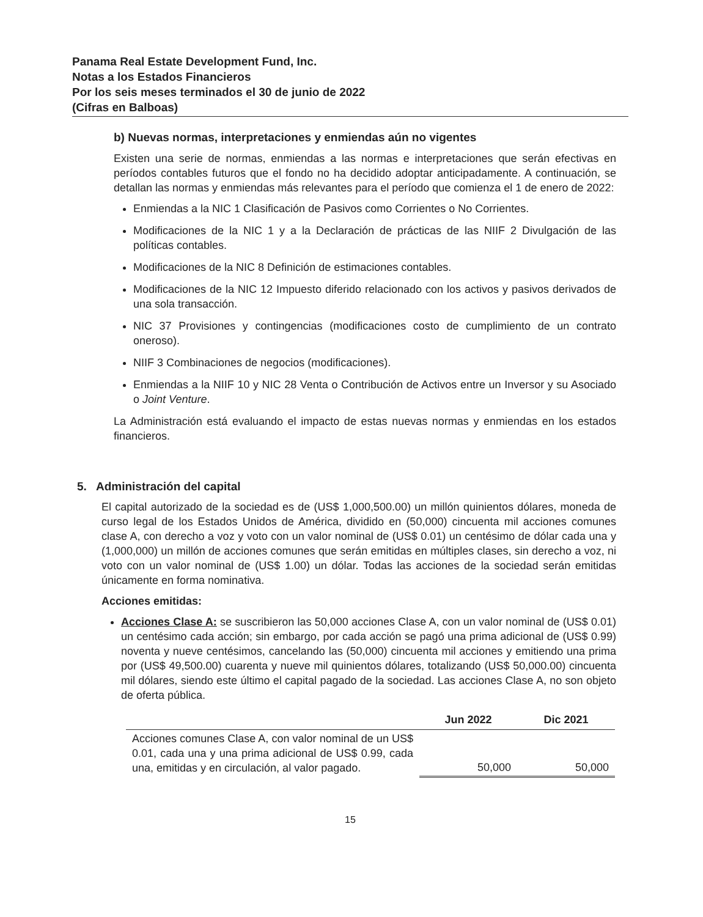Panama Real Estate Development Fund, Inc.
Notas a los Estados Financieros
Por los seis meses terminados el 30 de junio de 2022
(Cifras en Balboas)
b) Nuevas normas, interpretaciones y enmiendas aún no vigentes
Existen una serie de normas, enmiendas a las normas e interpretaciones que serán efectivas en períodos contables futuros que el fondo no ha decidido adoptar anticipadamente. A continuación, se detallan las normas y enmiendas más relevantes para el período que comienza el 1 de enero de 2022:
Enmiendas a la NIC 1 Clasificación de Pasivos como Corrientes o No Corrientes.
Modificaciones de la NIC 1 y a la Declaración de prácticas de las NIIF 2 Divulgación de las políticas contables.
Modificaciones de la NIC 8 Definición de estimaciones contables.
Modificaciones de la NIC 12 Impuesto diferido relacionado con los activos y pasivos derivados de una sola transacción.
NIC 37 Provisiones y contingencias (modificaciones costo de cumplimiento de un contrato oneroso).
NIIF 3 Combinaciones de negocios (modificaciones).
Enmiendas a la NIIF 10 y NIC 28 Venta o Contribución de Activos entre un Inversor y su Asociado o Joint Venture.
La Administración está evaluando el impacto de estas nuevas normas y enmiendas en los estados financieros.
5. Administración del capital
El capital autorizado de la sociedad es de (US$ 1,000,500.00) un millón quinientos dólares, moneda de curso legal de los Estados Unidos de América, dividido en (50,000) cincuenta mil acciones comunes clase A, con derecho a voz y voto con un valor nominal de (US$ 0.01) un centésimo de dólar cada una y (1,000,000) un millón de acciones comunes que serán emitidas en múltiples clases, sin derecho a voz, ni voto con un valor nominal de (US$ 1.00) un dólar. Todas las acciones de la sociedad serán emitidas únicamente en forma nominativa.
Acciones emitidas:
Acciones Clase A: se suscribieron las 50,000 acciones Clase A, con un valor nominal de (US$ 0.01) un centésimo cada acción; sin embargo, por cada acción se pagó una prima adicional de (US$ 0.99) noventa y nueve centésimos, cancelando las (50,000) cincuenta mil acciones y emitiendo una prima por (US$ 49,500.00) cuarenta y nueve mil quinientos dólares, totalizando (US$ 50,000.00) cincuenta mil dólares, siendo este último el capital pagado de la sociedad. Las acciones Clase A, no son objeto de oferta pública.
| | Jun 2022 | Dic 2021 |
| --- | --- | --- |
| Acciones comunes Clase A, con valor nominal de un US$ 0.01, cada una y una prima adicional de US$ 0.99, cada una, emitidas y en circulación, al valor pagado. | 50,000 | 50,000 |
15